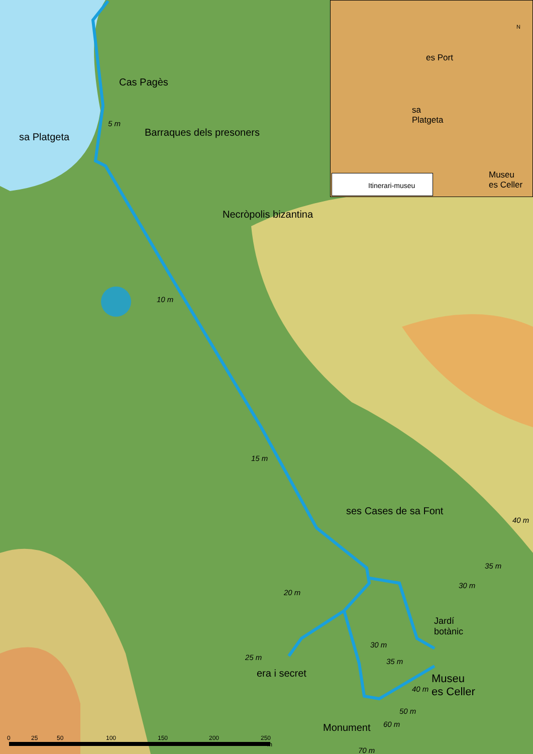es Port
sa
Platgeta
Museu
es Celler
N
Itinerari-museu
Cas Pagès
5 m
Barraques dels presoners
sa Platgeta
Necròpolis bizantina
10 m
15 m
ses Cases de sa Font
40 m
35 m
30 m
20 m
Jardí
botànic
30 m
25 m 35 m
era i secret
Museu
es Celler
40 m
50 m
60 m
Monument
70 m
0 25 50 100 150 200 250
m